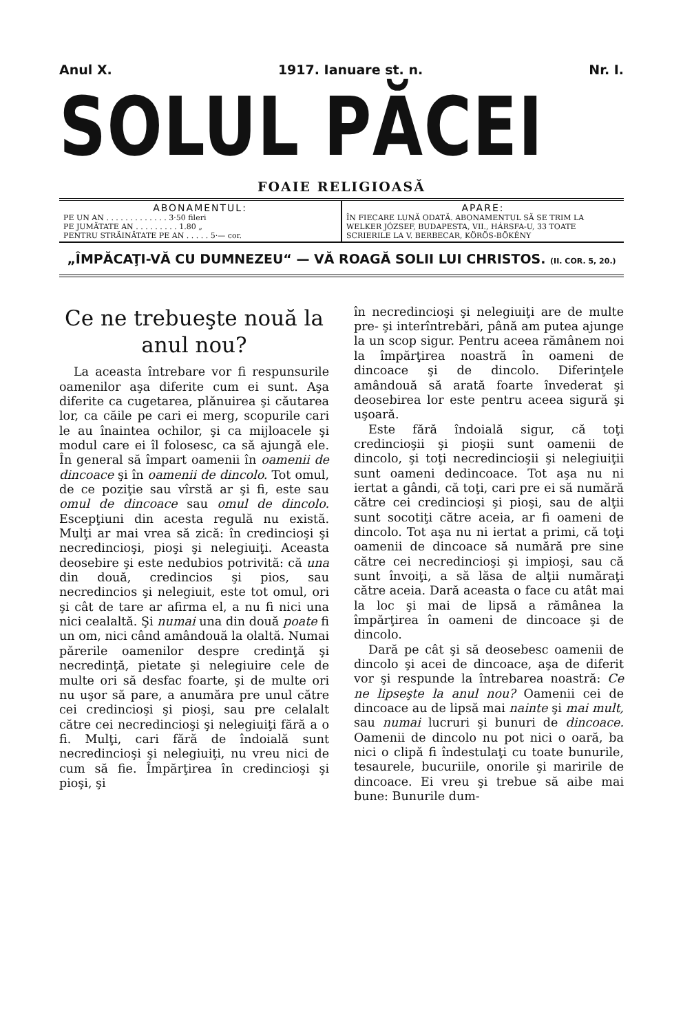Anul X. 1917. Ianuare st. n. Nr. I.
SOLUL PĂCEI
FOAIE RELIGIOASĂ
ABONAMENTUL:
PE UN AN . . . . . . . . . . . . . 3·50 fileri
PE JUMĂTATE AN . . . . . . . . . 1.80 „
PENTRU STRĂINĂTATE PE AN . . . . . 5·— cor.
APARE:
ÎN FIECARE LUNĂ ODATĂ. ABONAMENTUL SĂ SE TRIM LA WELKER JÓZSEF, BUDAPESTA, VII., HÁRSFA-U, 33 TOATE SCRIERILE LA V. BERBECAR, KÖRÖS-BÖKÉNY
„ÎMPĂCAŢI-VĂ CU DUMNEZEU“ — VĂ ROAGĂ SOLII LUI CHRISTOS. (II. COR. 5, 20.)
Ce ne trebueşte nouă la anul nou?
La aceasta întrebare vor fi respunsurile oamenilor aşa diferite cum ei sunt. Aşa diferite ca cugetarea, plănuirea şi căutarea lor, ca căile pe cari ei merg, scopurile cari le au înaintea ochilor, şi ca mijloacele şi modul care ei îl folosesc, ca să ajungă ele. În general să împart oamenii în oamenii de dincoace şi în oamenii de dincolo. Tot omul, de ce poziţie sau vîrstă ar şi fi, este sau omul de dincoace sau omul de dincolo. Escepţiuni din acesta regulă nu există. Mulţi ar mai vrea să zică: în credincioşi şi necredincioşi, pioşi şi nelegiuiţi. Aceasta deosebire şi este nedubios potrivită: că una din două, credincios şi pios, sau necredincios şi nelegiuit, este tot omul, ori şi cât de tare ar afirma el, a nu fi nici una nici cealaltă. Şi numai una din două poate fi un om, nici când amândouă la olaltă. Numai părerile oamenilor despre credinţă şi necredinţă, pietate şi nelegiuire cele de multe ori să desfac foarte, şi de multe ori nu uşor să pare, a anumăra pre unul către cei credincioşi şi pioşi, sau pre celalalt către cei necredincioşi şi nelegiuiţi fără a o fi. Mulţi, cari fără de îndoială sunt necredincioşi şi nelegiuiţi, nu vreu nici de cum să fie. Împărţirea în credincioşi şi pioşi, şi
în necredincioşi şi nelegiuiţi are de multe pre- şi interîntrebări, până am putea ajunge la un scop sigur. Pentru aceea rămânem noi la împărţirea noastră în oameni de dincoace şi de dincolo. Diferinţele amândouă să arată foarte învederat şi deosebirea lor este pentru aceea sigură şi uşoară.
Este fără îndoială sigur, că toţi credincioşii şi pioşii sunt oamenii de dincolo, şi toţi necredincioşii şi nelegiuiţii sunt oameni dedincoace. Tot aşa nu ni iertat a gândi, că toţi, cari pre ei să numără către cei credincioşi şi pioşi, sau de alţii sunt socotiţi către aceia, ar fi oameni de dincolo. Tot aşa nu ni iertat a primi, că toţi oamenii de dincoace să numără pre sine către cei necredincioşi şi impioşi, sau că sunt învoiţi, a să lăsa de alţii număraţi către aceia. Dară aceasta o face cu atât mai la loc şi mai de lipsă a rămânea la împărţirea în oameni de dincoace şi de dincolo.
Dară pe cât şi să deosebesc oamenii de dincolo şi acei de dincoace, aşa de diferit vor şi respunde la întrebarea noastră: Ce ne lipseşte la anul nou? Oamenii cei de dincoace au de lipsă mai nainte şi mai mult, sau numai lucruri şi bunuri de dincoace. Oamenii de dincolo nu pot nici o oară, ba nici o clipă fi îndestulaţi cu toate bunurile, tesaurele, bucuriile, onorile şi maririle de dincoace. Ei vreu şi trebue să aibe mai bune: Bunurile dum-